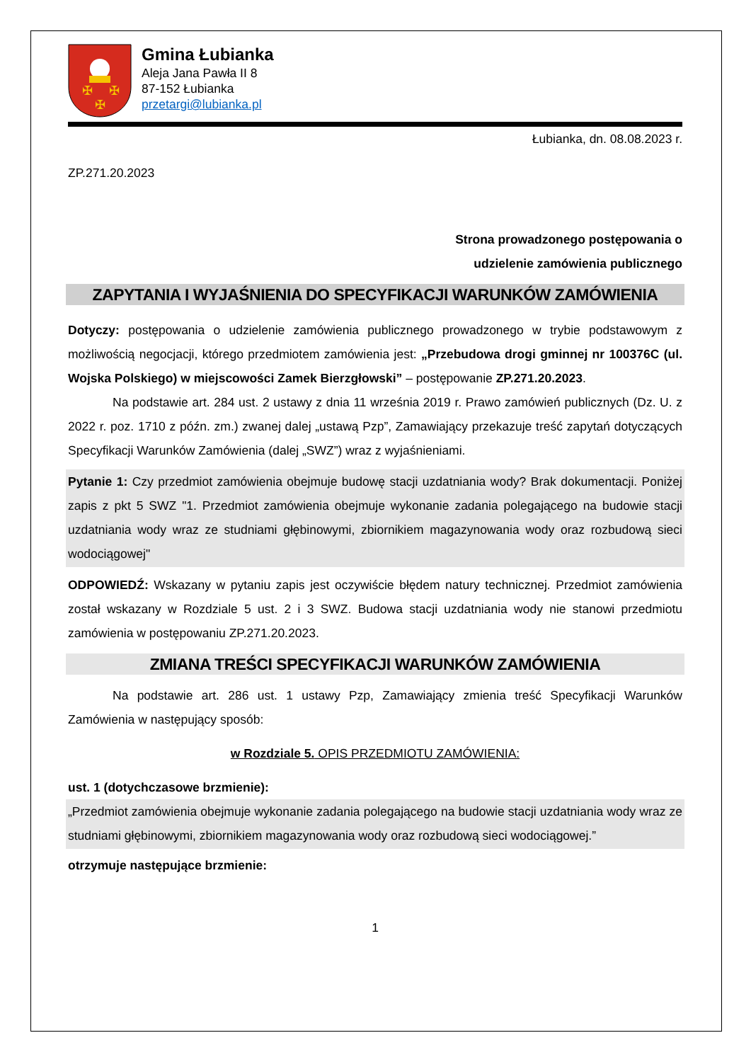✠
✠
✠
Gmina Łubianka
Aleja Jana Pawła II 8
87-152 Łubianka
przetargi@lubianka.pl
Łubianka, dn. 08.08.2023 r.
ZP.271.20.2023
Strona prowadzonego postępowania o
udzielenie zamówienia publicznego
ZAPYTANIA I WYJAŚNIENIA DO SPECYFIKACJI WARUNKÓW ZAMÓWIENIA
Dotyczy: postępowania o udzielenie zamówienia publicznego prowadzonego w trybie podstawowym z możliwością negocjacji, którego przedmiotem zamówienia jest: „Przebudowa drogi gminnej nr 100376C (ul. Wojska Polskiego) w miejscowości Zamek Bierzgłowski” – postępowanie ZP.271.20.2023.
Na podstawie art. 284 ust. 2 ustawy z dnia 11 września 2019 r. Prawo zamówień publicznych (Dz. U. z 2022 r. poz. 1710 z późn. zm.) zwanej dalej „ustawą Pzp”, Zamawiający przekazuje treść zapytań dotyczących Specyfikacji Warunków Zamówienia (dalej „SWZ”) wraz z wyjaśnieniami.
Pytanie 1: Czy przedmiot zamówienia obejmuje budowę stacji uzdatniania wody? Brak dokumentacji. Poniżej zapis z pkt 5 SWZ "1. Przedmiot zamówienia obejmuje wykonanie zadania polegającego na budowie stacji uzdatniania wody wraz ze studniami głębinowymi, zbiornikiem magazynowania wody oraz rozbudową sieci wodociągowej"
ODPOWIEDŹ: Wskazany w pytaniu zapis jest oczywiście błędem natury technicznej. Przedmiot zamówienia został wskazany w Rozdziale 5 ust. 2 i 3 SWZ. Budowa stacji uzdatniania wody nie stanowi przedmiotu zamówienia w postępowaniu ZP.271.20.2023.
ZMIANA TREŚCI SPECYFIKACJI WARUNKÓW ZAMÓWIENIA
Na podstawie art. 286 ust. 1 ustawy Pzp, Zamawiający zmienia treść Specyfikacji Warunków Zamówienia w następujący sposób:
w Rozdziale 5. OPIS PRZEDMIOTU ZAMÓWIENIA:
ust. 1 (dotychczasowe brzmienie):
„Przedmiot zamówienia obejmuje wykonanie zadania polegającego na budowie stacji uzdatniania wody wraz ze studniami głębinowymi, zbiornikiem magazynowania wody oraz rozbudową sieci wodociągowej.”
otrzymuje następujące brzmienie:
1